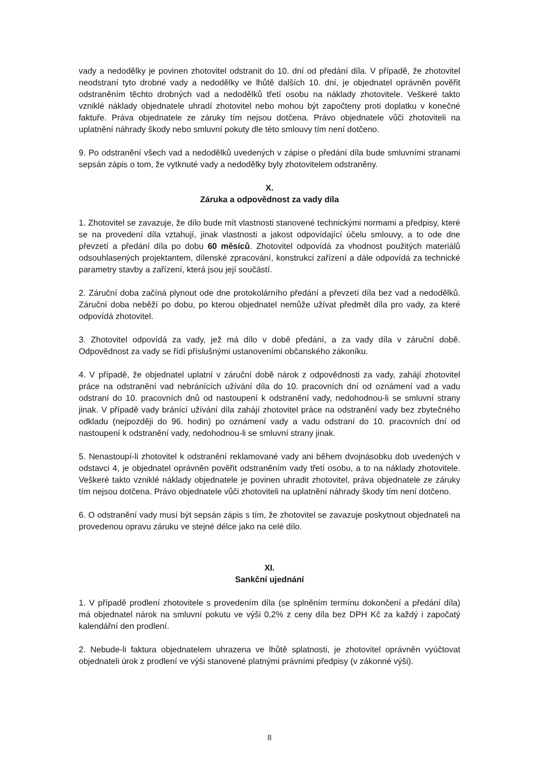vady a nedodělky je povinen zhotovitel odstranit do 10. dní od předání díla. V případě, že zhotovitel neodstraní tyto drobné vady a nedodělky ve lhůtě dalších 10. dní, je objednatel oprávněn pověřit odstraněním těchto drobných vad a nedodělků třetí osobu na náklady zhotovitele. Veškeré takto vzniklé náklady objednatele uhradí zhotovitel nebo mohou být započteny proti doplatku v konečné faktuře. Práva objednatele ze záruky tím nejsou dotčena. Právo objednatele vůči zhotoviteli na uplatnění náhrady škody nebo smluvní pokuty dle této smlouvy tím není dotčeno.
9. Po odstranění všech vad a nedodělků uvedených v zápise o předání díla bude smluvními stranami sepsán zápis o tom, že vytknuté vady a nedodělky byly zhotovitelem odstraněny.
X.
Záruka a odpovědnost za vady díla
1. Zhotovitel se zavazuje, že dílo bude mít vlastnosti stanovené technickými normami a předpisy, které se na provedení díla vztahují, jinak vlastnosti a jakost odpovídající účelu smlouvy, a to ode dne převzetí a předání díla po dobu 60 měsíců. Zhotovitel odpovídá za vhodnost použitých materiálů odsouhlasených projektantem, dílenské zpracování, konstrukci zařízení a dále odpovídá za technické parametry stavby a zařízení, která jsou její součástí.
2. Záruční doba začíná plynout ode dne protokolárního předání a převzetí díla bez vad a nedodělků. Záruční doba neběží po dobu, po kterou objednatel nemůže užívat předmět díla pro vady, za které odpovídá zhotovitel.
3. Zhotovitel odpovídá za vady, jež má dílo v době předání, a za vady díla v záruční době. Odpovědnost za vady se řídí příslušnými ustanoveními občanského zákoníku.
4. V případě, že objednatel uplatní v záruční době nárok z odpovědnosti za vady, zahájí zhotovitel práce na odstranění vad nebránících užívání díla do 10. pracovních dní od oznámení vad a vadu odstraní do 10. pracovních dnů od nastoupení k odstranění vady, nedohodnou-li se smluvní strany jinak. V případě vady bránící užívání díla zahájí zhotovitel práce na odstranění vady bez zbytečného odkladu (nejpozději do 96. hodin) po oznámení vady a vadu odstraní do 10. pracovních dní od nastoupení k odstranění vady, nedohodnou-li se smluvní strany jinak.
5. Nenastoupí-li zhotovitel k odstranění reklamované vady ani během dvojnásobku dob uvedených v odstavci 4, je objednatel oprávněn pověřit odstraněním vady třetí osobu, a to na náklady zhotovitele. Veškeré takto vzniklé náklady objednatele je povinen uhradit zhotovitel, práva objednatele ze záruky tím nejsou dotčena. Právo objednatele vůči zhotoviteli na uplatnění náhrady škody tím není dotčeno.
6. O odstranění vady musí být sepsán zápis s tím, že zhotovitel se zavazuje poskytnout objednateli na provedenou opravu záruku ve stejné délce jako na celé dílo.
XI.
Sankční ujednání
1. V případě prodlení zhotovitele s provedením díla (se splněním termínu dokončení a předání díla) má objednatel nárok na smluvní pokutu ve výši 0,2% z ceny díla bez DPH Kč za každý i započatý kalendářní den prodlení.
2. Nebude-li faktura objednatelem uhrazena ve lhůtě splatnosti, je zhotovitel oprávněn vyúčtovat objednateli úrok z prodlení ve výši stanovené platnými právními předpisy (v zákonné výši).
8